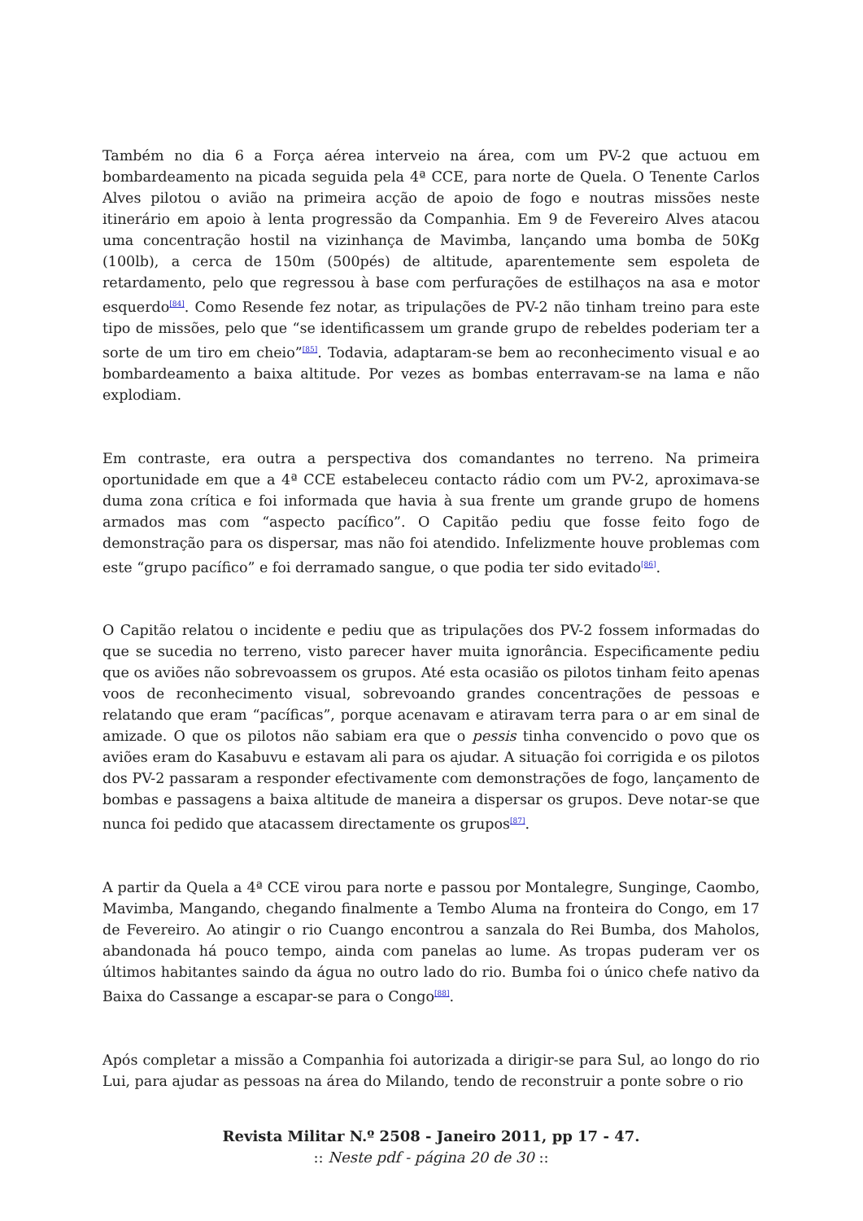Também no dia 6 a Força aérea interveio na área, com um PV-2 que actuou em bombardeamento na picada seguida pela 4ª CCE, para norte de Quela. O Tenente Carlos Alves pilotou o avião na primeira acção de apoio de fogo e noutras missões neste itinerário em apoio à lenta progressão da Companhia. Em 9 de Fevereiro Alves atacou uma concentração hostil na vizinhança de Mavimba, lançando uma bomba de 50Kg (100lb), a cerca de 150m (500pés) de altitude, aparentemente sem espoleta de retardamento, pelo que regressou à base com perfurações de estilhaços na asa e motor esquerdo<sup>[84]</sup>. Como Resende fez notar, as tripulações de PV-2 não tinham treino para este tipo de missões, pelo que “se identificassem um grande grupo de rebeldes poderiam ter a sorte de um tiro em cheio”<sup>[85]</sup>. Todavia, adaptaram-se bem ao reconhecimento visual e ao bombardeamento a baixa altitude. Por vezes as bombas enterravam-se na lama e não explodiam.
Em contraste, era outra a perspectiva dos comandantes no terreno. Na primeira oportunidade em que a 4ª CCE estabeleceu contacto rádio com um PV-2, aproximava-se duma zona crítica e foi informada que havia à sua frente um grande grupo de homens armados mas com “aspecto pacífico”. O Capitão pediu que fosse feito fogo de demonstração para os dispersar, mas não foi atendido. Infelizmente houve problemas com este “grupo pacífico” e foi derramado sangue, o que podia ter sido evitado<sup>[86]</sup>.
O Capitão relatou o incidente e pediu que as tripulações dos PV-2 fossem informadas do que se sucedia no terreno, visto parecer haver muita ignorância. Especificamente pediu que os aviões não sobrevoassem os grupos. Até esta ocasião os pilotos tinham feito apenas voos de reconhecimento visual, sobrevoando grandes concentrações de pessoas e relatando que eram “pacíficas”, porque acenavam e atiravam terra para o ar em sinal de amizade. O que os pilotos não sabiam era que o pessis tinha convencido o povo que os aviões eram do Kasabuvu e estavam ali para os ajudar. A situação foi corrigida e os pilotos dos PV-2 passaram a responder efectivamente com demonstrações de fogo, lançamento de bombas e passagens a baixa altitude de maneira a dispersar os grupos. Deve notar-se que nunca foi pedido que atacassem directamente os grupos<sup>[87]</sup>.
A partir da Quela a 4ª CCE virou para norte e passou por Montalegre, Sunginge, Caombo, Mavimba, Mangando, chegando finalmente a Tembo Aluma na fronteira do Congo, em 17 de Fevereiro. Ao atingir o rio Cuango encontrou a sanzala do Rei Bumba, dos Maholos, abandonada há pouco tempo, ainda com panelas ao lume. As tropas puderam ver os últimos habitantes saindo da água no outro lado do rio. Bumba foi o único chefe nativo da Baixa do Cassange a escapar-se para o Congo<sup>[88]</sup>.
Após completar a missão a Companhia foi autorizada a dirigir-se para Sul, ao longo do rio Lui, para ajudar as pessoas na área do Milando, tendo de reconstruir a ponte sobre o rio
Revista Militar N.º 2508 - Janeiro 2011, pp 17 - 47.
:: Neste pdf - página 20 de 30 ::